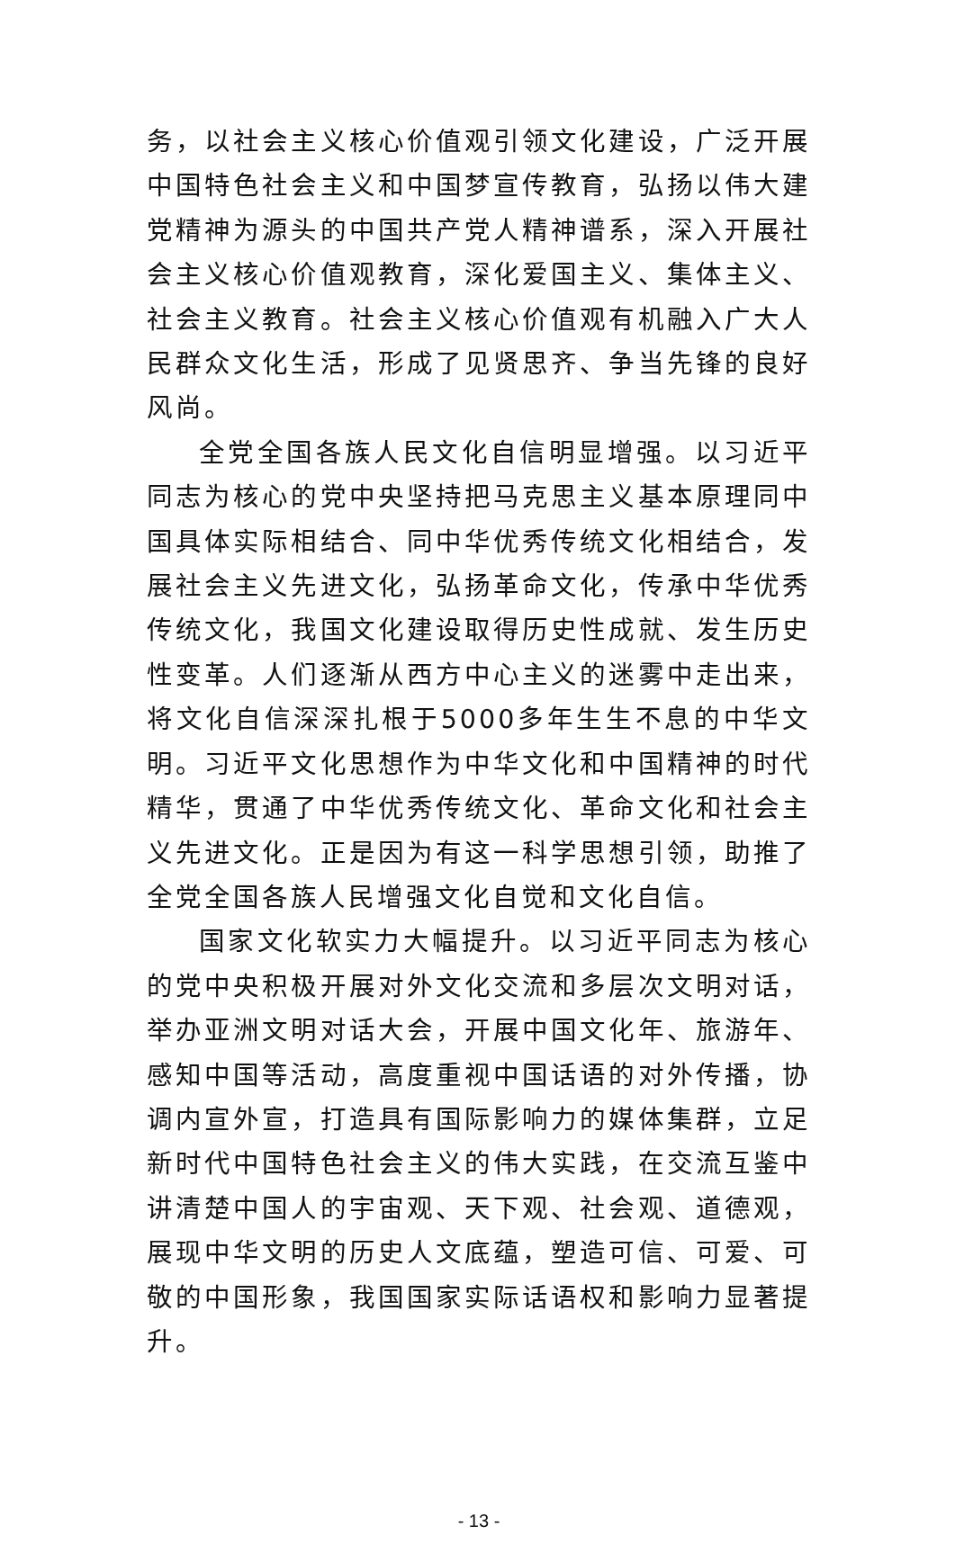务，以社会主义核心价值观引领文化建设，广泛开展中国特色社会主义和中国梦宣传教育，弘扬以伟大建党精神为源头的中国共产党人精神谱系，深入开展社会主义核心价值观教育，深化爱国主义、集体主义、社会主义教育。社会主义核心价值观有机融入广大人民群众文化生活，形成了见贤思齐、争当先锋的良好风尚。
全党全国各族人民文化自信明显增强。以习近平同志为核心的党中央坚持把马克思主义基本原理同中国具体实际相结合、同中华优秀传统文化相结合，发展社会主义先进文化，弘扬革命文化，传承中华优秀传统文化，我国文化建设取得历史性成就、发生历史性变革。人们逐渐从西方中心主义的迷雾中走出来，将文化自信深深扎根于5000多年生生不息的中华文明。习近平文化思想作为中华文化和中国精神的时代精华，贯通了中华优秀传统文化、革命文化和社会主义先进文化。正是因为有这一科学思想引领，助推了全党全国各族人民增强文化自觉和文化自信。
国家文化软实力大幅提升。以习近平同志为核心的党中央积极开展对外文化交流和多层次文明对话，举办亚洲文明对话大会，开展中国文化年、旅游年、感知中国等活动，高度重视中国话语的对外传播，协调内宣外宣，打造具有国际影响力的媒体集群，立足新时代中国特色社会主义的伟大实践，在交流互鉴中讲清楚中国人的宇宙观、天下观、社会观、道德观，展现中华文明的历史人文底蕴，塑造可信、可爱、可敬的中国形象，我国国家实际话语权和影响力显著提升。
- 13 -